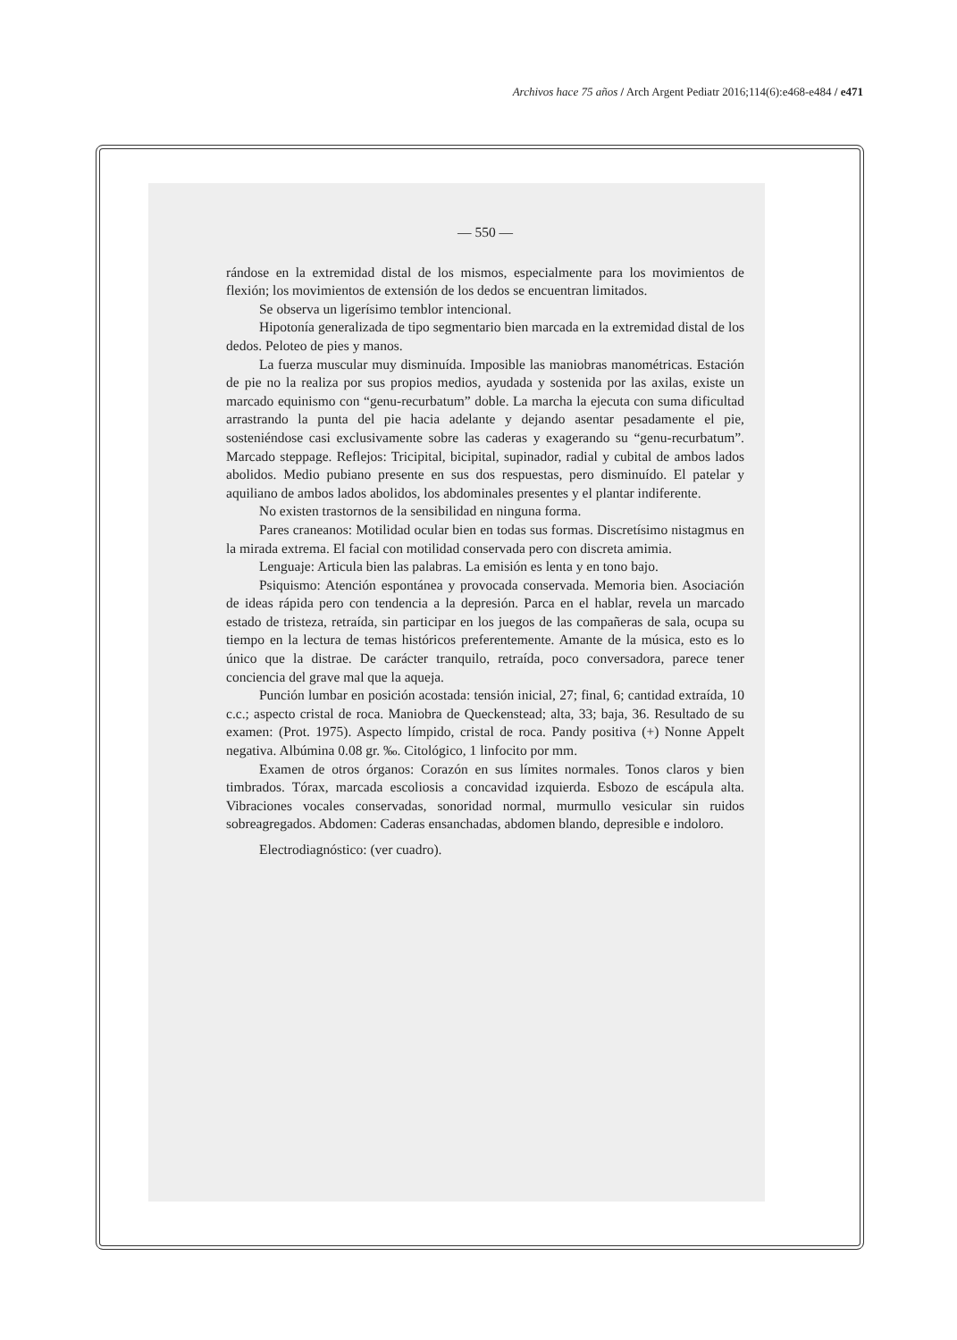Archivos hace 75 años / Arch Argent Pediatr 2016;114(6):e468-e484 / e471
— 550 —
rándose en la extremidad distal de los mismos, especialmente para los movimientos de flexión; los movimientos de extensión de los dedos se encuentran limitados.
Se observa un ligerísimo temblor intencional.
Hipotonía generalizada de tipo segmentario bien marcada en la extremidad distal de los dedos. Peloteo de pies y manos.
La fuerza muscular muy disminuída. Imposible las maniobras manométricas. Estación de pie no la realiza por sus propios medios, ayudada y sostenida por las axilas, existe un marcado equinismo con “genu-recurbatum” doble. La marcha la ejecuta con suma dificultad arrastrando la punta del pie hacia adelante y dejando asentar pesadamente el pie, sosteniéndose casi exclusivamente sobre las caderas y exagerando su “genu-recurbatum”. Marcado steppage. Reflejos: Tricipital, bicipital, supinador, radial y cubital de ambos lados abolidos. Medio pubiano presente en sus dos respuestas, pero disminuído. El patelar y aquiliano de ambos lados abolidos, los abdominales presentes y el plantar indiferente.
No existen trastornos de la sensibilidad en ninguna forma.
Pares craneanos: Motilidad ocular bien en todas sus formas. Discretísimo nistagmus en la mirada extrema. El facial con motilidad conservada pero con discreta amimia.
Lenguaje: Articula bien las palabras. La emisión es lenta y en tono bajo.
Psiquismo: Atención espontánea y provocada conservada. Memoria bien. Asociación de ideas rápida pero con tendencia a la depresión. Parca en el hablar, revela un marcado estado de tristeza, retraída, sin participar en los juegos de las compañeras de sala, ocupa su tiempo en la lectura de temas históricos preferentemente. Amante de la música, esto es lo único que la distrae. De carácter tranquilo, retraída, poco conversadora, parece tener conciencia del grave mal que la aqueja.
Punción lumbar en posición acostada: tensión inicial, 27; final, 6; cantidad extraída, 10 c.c.; aspecto cristal de roca. Maniobra de Queckenstead; alta, 33; baja, 36. Resultado de su examen: (Prot. 1975). Aspecto límpido, cristal de roca. Pandy positiva (+) Nonne Appelt negativa. Albúmina 0.08 gr. ‰. Citológico, 1 linfocito por mm.
Examen de otros órganos: Corazón en sus límites normales. Tonos claros y bien timbrados. Tórax, marcada escoliosis a concavidad izquierda. Esbozo de escápula alta. Vibraciones vocales conservadas, sonoridad normal, murmullo vesicular sin ruidos sobreagregados. Abdomen: Caderas ensanchadas, abdomen blando, depresible e indoloro.
Electrodiagnóstico: (ver cuadro).